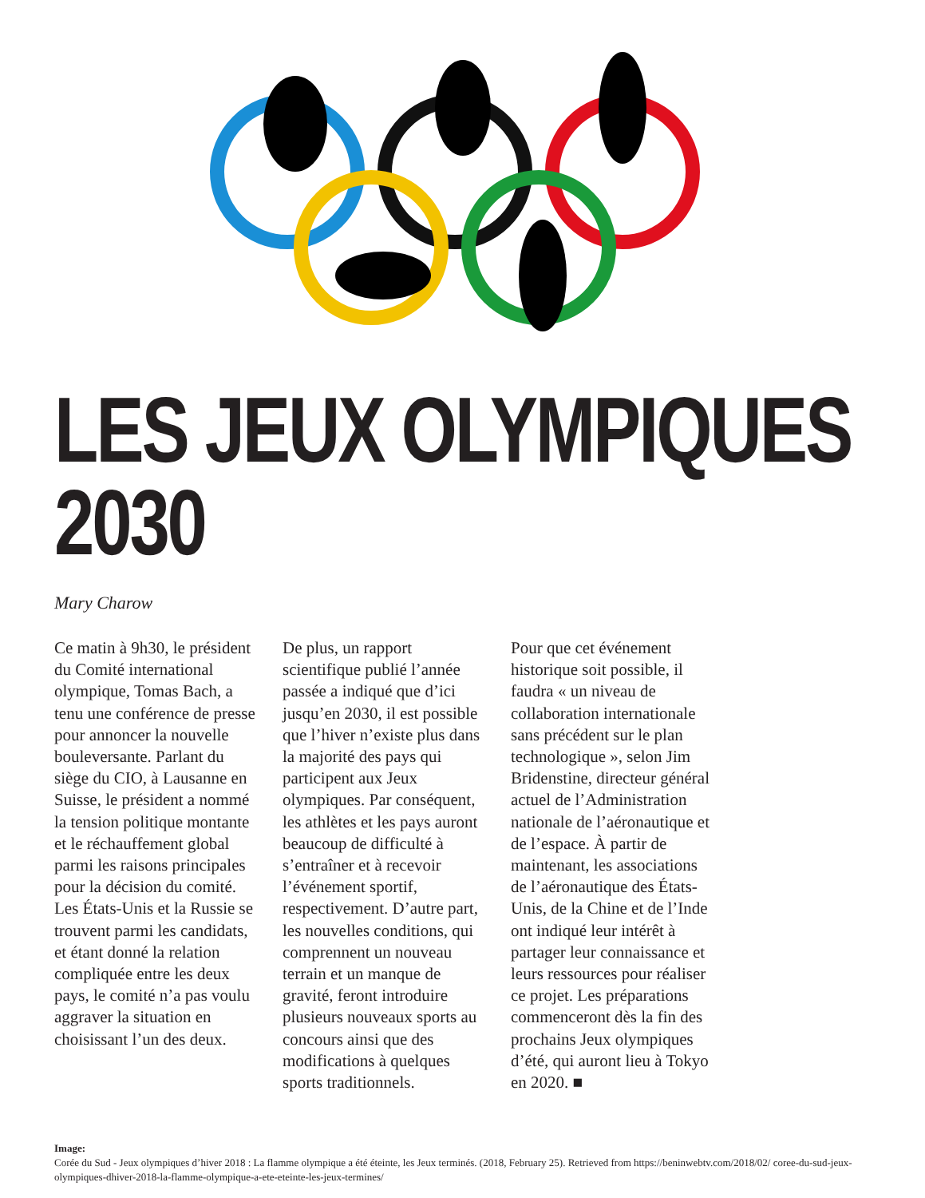LES JEUX OLYMPIQUES
2030
Mary Charow
Ce matin à 9h30, le président du Comité international olympique, Tomas Bach, a tenu une conférence de presse pour annoncer la nouvelle bouleversante. Parlant du siège du CIO, à Lausanne en Suisse, le président a nommé la tension politique montante et le réchauffement global parmi les raisons principales pour la décision du comité. Les États-Unis et la Russie se trouvent parmi les candidats, et étant donné la relation compliquée entre les deux pays, le comité n’a pas voulu aggraver la situation en choisissant l’un des deux.
De plus, un rapport scientifique publié l’année passée a indiqué que d’ici jusqu’en 2030, il est possible que l’hiver n’existe plus dans la majorité des pays qui participent aux Jeux olympiques. Par conséquent, les athlètes et les pays auront beaucoup de difficulté à s’entraîner et à recevoir l’événement sportif, respectivement. D’autre part, les nouvelles conditions, qui comprennent un nouveau terrain et un manque de gravité, feront introduire plusieurs nouveaux sports au concours ainsi que des modifications à quelques sports traditionnels.
Pour que cet événement historique soit possible, il faudra « un niveau de collaboration internationale sans précédent sur le plan technologique », selon Jim Bridenstine, directeur général actuel de l’Administration nationale de l’aéronautique et de l’espace. À partir de maintenant, les associations de l’aéronautique des États-Unis, de la Chine et de l’Inde ont indiqué leur intérêt à partager leur connaissance et leurs ressources pour réaliser ce projet. Les préparations commenceront dès la fin des prochains Jeux olympiques d’été, qui auront lieu à Tokyo en 2020. ■
Image:
Corée du Sud - Jeux olympiques d’hiver 2018 : La flamme olympique a été éteinte, les Jeux terminés. (2018, February 25). Retrieved from https://beninwebtv.com/2018/02/ coree-du-sud-jeux-olympiques-dhiver-2018-la-flamme-olympique-a-ete-eteinte-les-jeux-termines/